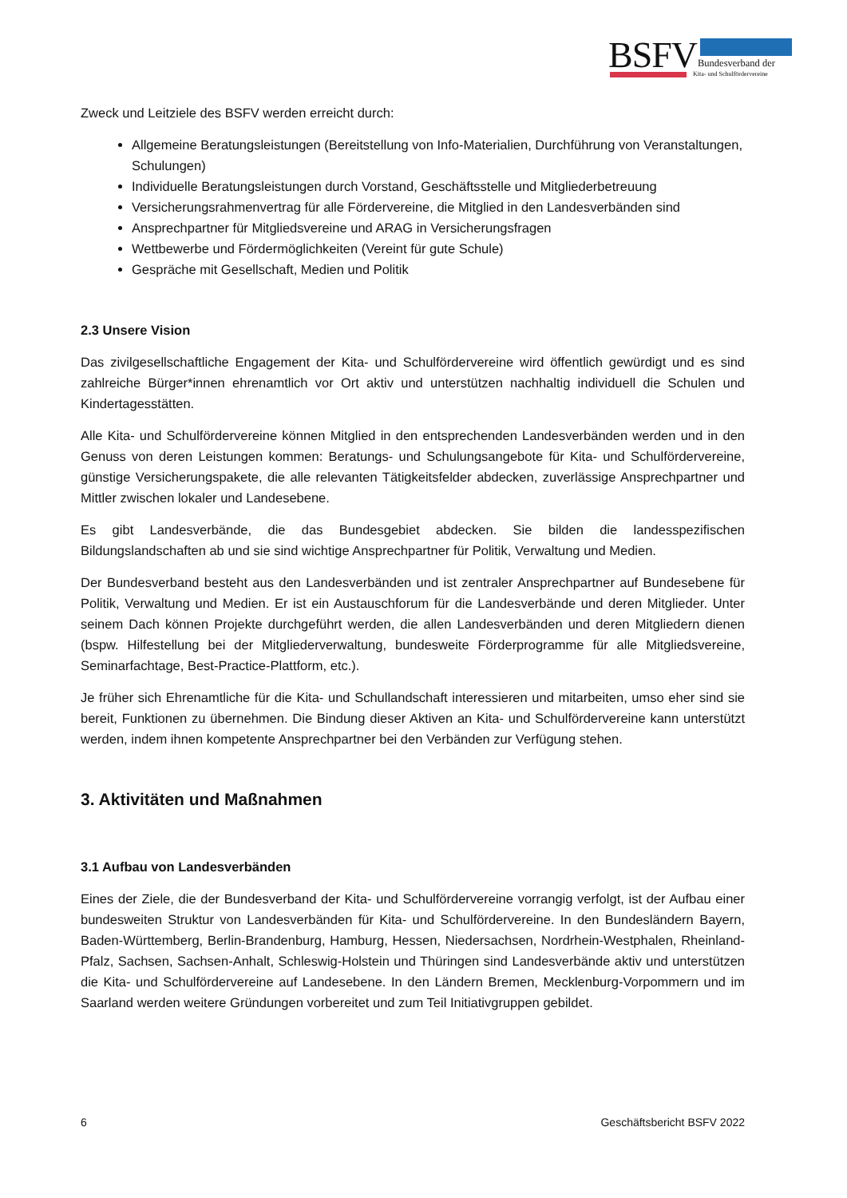BSFV
Bundesverband der
Kita- und Schulfördervereine
Zweck und Leitziele des BSFV werden erreicht durch:
Allgemeine Beratungsleistungen (Bereitstellung von Info-Materialien, Durchführung von Veranstaltungen, Schulungen)
Individuelle Beratungsleistungen durch Vorstand, Geschäftsstelle und Mitgliederbetreuung
Versicherungsrahmenvertrag für alle Fördervereine, die Mitglied in den Landesverbänden sind
Ansprechpartner für Mitgliedsvereine und ARAG in Versicherungsfragen
Wettbewerbe und Fördermöglichkeiten (Vereint für gute Schule)
Gespräche mit Gesellschaft, Medien und Politik
2.3 Unsere Vision
Das zivilgesellschaftliche Engagement der Kita- und Schulfördervereine wird öffentlich gewürdigt und es sind zahlreiche Bürger*innen ehrenamtlich vor Ort aktiv und unterstützen nachhaltig individuell die Schulen und Kindertagesstätten.
Alle Kita- und Schulfördervereine können Mitglied in den entsprechenden Landesverbänden werden und in den Genuss von deren Leistungen kommen: Beratungs- und Schulungsangebote für Kita- und Schulfördervereine, günstige Versicherungspakete, die alle relevanten Tätigkeitsfelder abdecken, zuverlässige Ansprechpartner und Mittler zwischen lokaler und Landesebene.
Es gibt Landesverbände, die das Bundesgebiet abdecken. Sie bilden die landesspezifischen Bildungslandschaften ab und sie sind wichtige Ansprechpartner für Politik, Verwaltung und Medien.
Der Bundesverband besteht aus den Landesverbänden und ist zentraler Ansprechpartner auf Bundesebene für Politik, Verwaltung und Medien. Er ist ein Austauschforum für die Landesverbände und deren Mitglieder. Unter seinem Dach können Projekte durchgeführt werden, die allen Landesverbänden und deren Mitgliedern dienen (bspw. Hilfestellung bei der Mitgliederverwaltung, bundesweite Förderprogramme für alle Mitgliedsvereine, Seminarfachtage, Best-Practice-Plattform, etc.).
Je früher sich Ehrenamtliche für die Kita- und Schullandschaft interessieren und mitarbeiten, umso eher sind sie bereit, Funktionen zu übernehmen. Die Bindung dieser Aktiven an Kita- und Schulfördervereine kann unterstützt werden, indem ihnen kompetente Ansprechpartner bei den Verbänden zur Verfügung stehen.
3. Aktivitäten und Maßnahmen
3.1 Aufbau von Landesverbänden
Eines der Ziele, die der Bundesverband der Kita- und Schulfördervereine vorrangig verfolgt, ist der Aufbau einer bundesweiten Struktur von Landesverbänden für Kita- und Schulfördervereine. In den Bundesländern Bayern, Baden-Württemberg, Berlin-Brandenburg, Hamburg, Hessen, Niedersachsen, Nordrhein-Westphalen, Rheinland-Pfalz, Sachsen, Sachsen-Anhalt, Schleswig-Holstein und Thüringen sind Landesverbände aktiv und unterstützen die Kita- und Schulfördervereine auf Landesebene. In den Ländern Bremen, Mecklenburg-Vorpommern und im Saarland werden weitere Gründungen vorbereitet und zum Teil Initiativgruppen gebildet.
6 Geschäftsbericht BSFV 2022